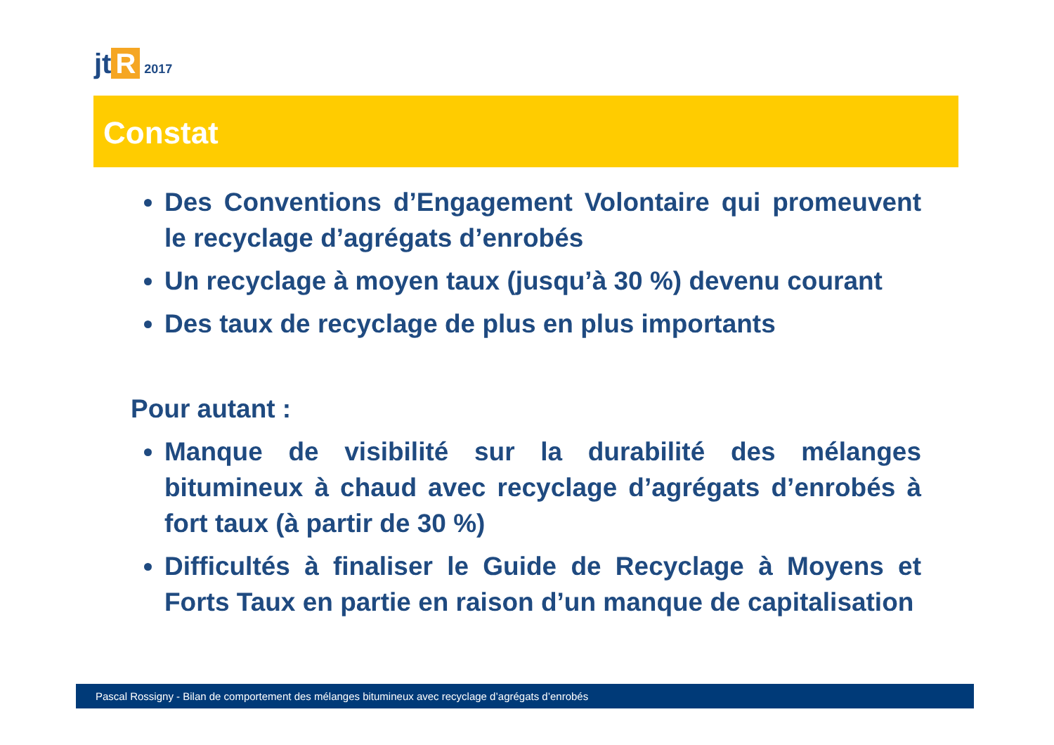jt R 2017
Constat
Des Conventions d’Engagement Volontaire qui promeuvent le recyclage d’agrégats d’enrobés
Un recyclage à moyen taux (jusqu’à 30 %) devenu courant
Des taux de recyclage de plus en plus importants
Pour autant :
Manque de visibilité sur la durabilité des mélanges bitumineux à chaud avec recyclage d’agrégats d’enrobés à fort taux (à partir de 30 %)
Difficultés à finaliser le Guide de Recyclage à Moyens et Forts Taux en partie en raison d’un manque de capitalisation
Pascal Rossigny - Bilan de comportement des mélanges bitumineux avec recyclage d’agrégats d’enrobés